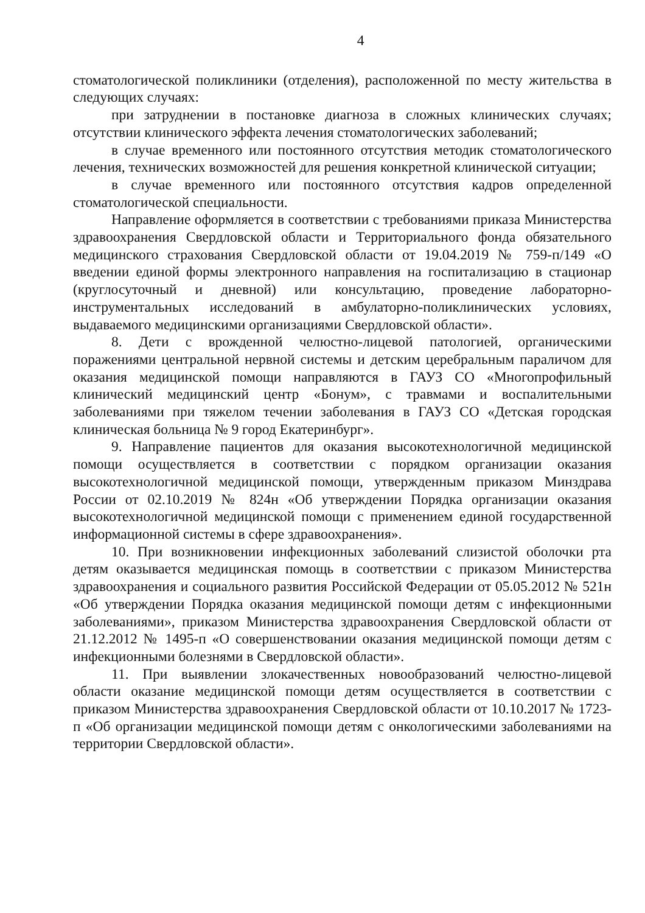4
стоматологической поликлиники (отделения), расположенной по месту жительства в следующих случаях:
при затруднении в постановке диагноза в сложных клинических случаях; отсутствии клинического эффекта лечения стоматологических заболеваний;
в случае временного или постоянного отсутствия методик стоматологического лечения, технических возможностей для решения конкретной клинической ситуации;
в случае временного или постоянного отсутствия кадров определенной стоматологической специальности.
Направление оформляется в соответствии с требованиями приказа Министерства здравоохранения Свердловской области и Территориального фонда обязательного медицинского страхования Свердловской области от 19.04.2019 № 759-п/149 «О введении единой формы электронного направления на госпитализацию в стационар (круглосуточный и дневной) или консультацию, проведение лабораторно-инструментальных исследований в амбулаторно-поликлинических условиях, выдаваемого медицинскими организациями Свердловской области».
8. Дети с врожденной челюстно-лицевой патологией, органическими поражениями центральной нервной системы и детским церебральным параличом для оказания медицинской помощи направляются в ГАУЗ СО «Многопрофильный клинический медицинский центр «Бонум», с травмами и воспалительными заболеваниями при тяжелом течении заболевания в ГАУЗ СО «Детская городская клиническая больница № 9 город Екатеринбург».
9. Направление пациентов для оказания высокотехнологичной медицинской помощи осуществляется в соответствии с порядком организации оказания высокотехнологичной медицинской помощи, утвержденным приказом Минздрава России от 02.10.2019 № 824н «Об утверждении Порядка организации оказания высокотехнологичной медицинской помощи с применением единой государственной информационной системы в сфере здравоохранения».
10. При возникновении инфекционных заболеваний слизистой оболочки рта детям оказывается медицинская помощь в соответствии с приказом Министерства здравоохранения и социального развития Российской Федерации от 05.05.2012 № 521н «Об утверждении Порядка оказания медицинской помощи детям с инфекционными заболеваниями», приказом Министерства здравоохранения Свердловской области от 21.12.2012 № 1495-п «О совершенствовании оказания медицинской помощи детям с инфекционными болезнями в Свердловской области».
11. При выявлении злокачественных новообразований челюстно-лицевой области оказание медицинской помощи детям осуществляется в соответствии с приказом Министерства здравоохранения Свердловской области от 10.10.2017 № 1723-п «Об организации медицинской помощи детям с онкологическими заболеваниями на территории Свердловской области».